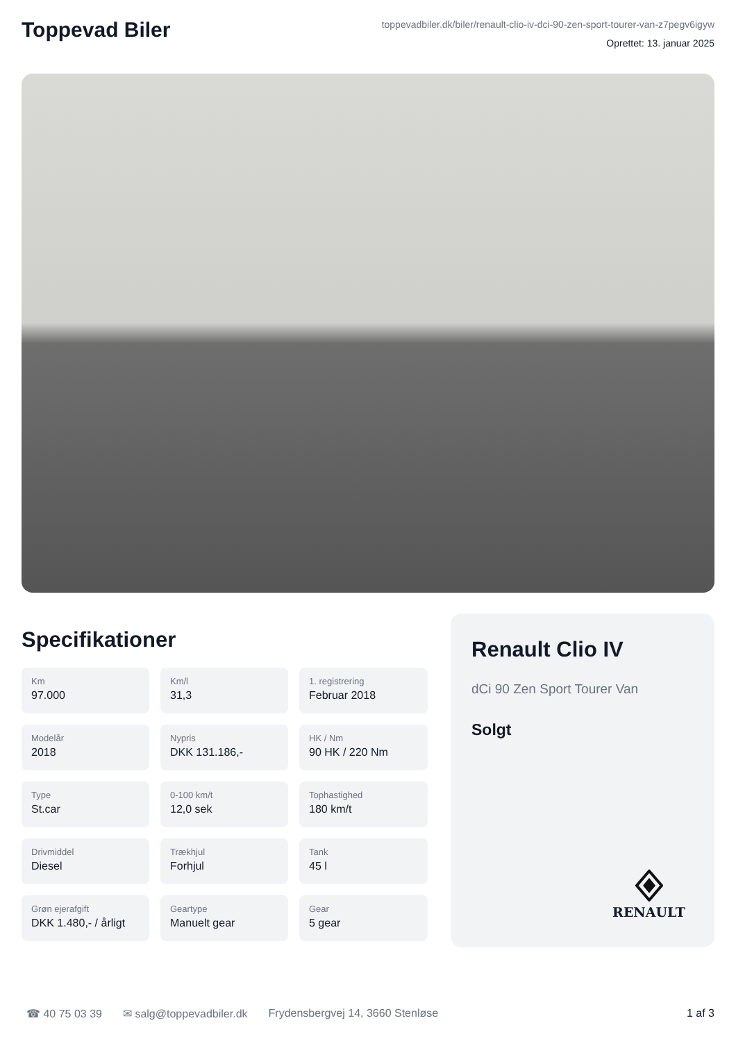Toppevad Biler
toppevadbiler.dk/biler/renault-clio-iv-dci-90-zen-sport-tourer-van-z7pegv6igyw
Oprettet: 13. januar 2025
Specifikationer
Km
97.000
Km/l
31,3
1. registrering
Februar 2018
Modelår
2018
Nypris
DKK 131.186,-
HK / Nm
90 HK / 220 Nm
Type
St.car
0-100 km/t
12,0 sek
Tophastighed
180 km/t
Drivmiddel
Diesel
Trækhjul
Forhjul
Tank
45 l
Grøn ejerafgift
DKK 1.480,- / årligt
Geartype
Manuelt gear
Gear
5 gear
Renault Clio IV
dCi 90 Zen Sport Tourer Van
Solgt
RENAULT
☎ 40 75 03 39 ✉ salg@toppevadbiler.dk Frydensbergvej 14, 3660 Stenløse 1 af 3